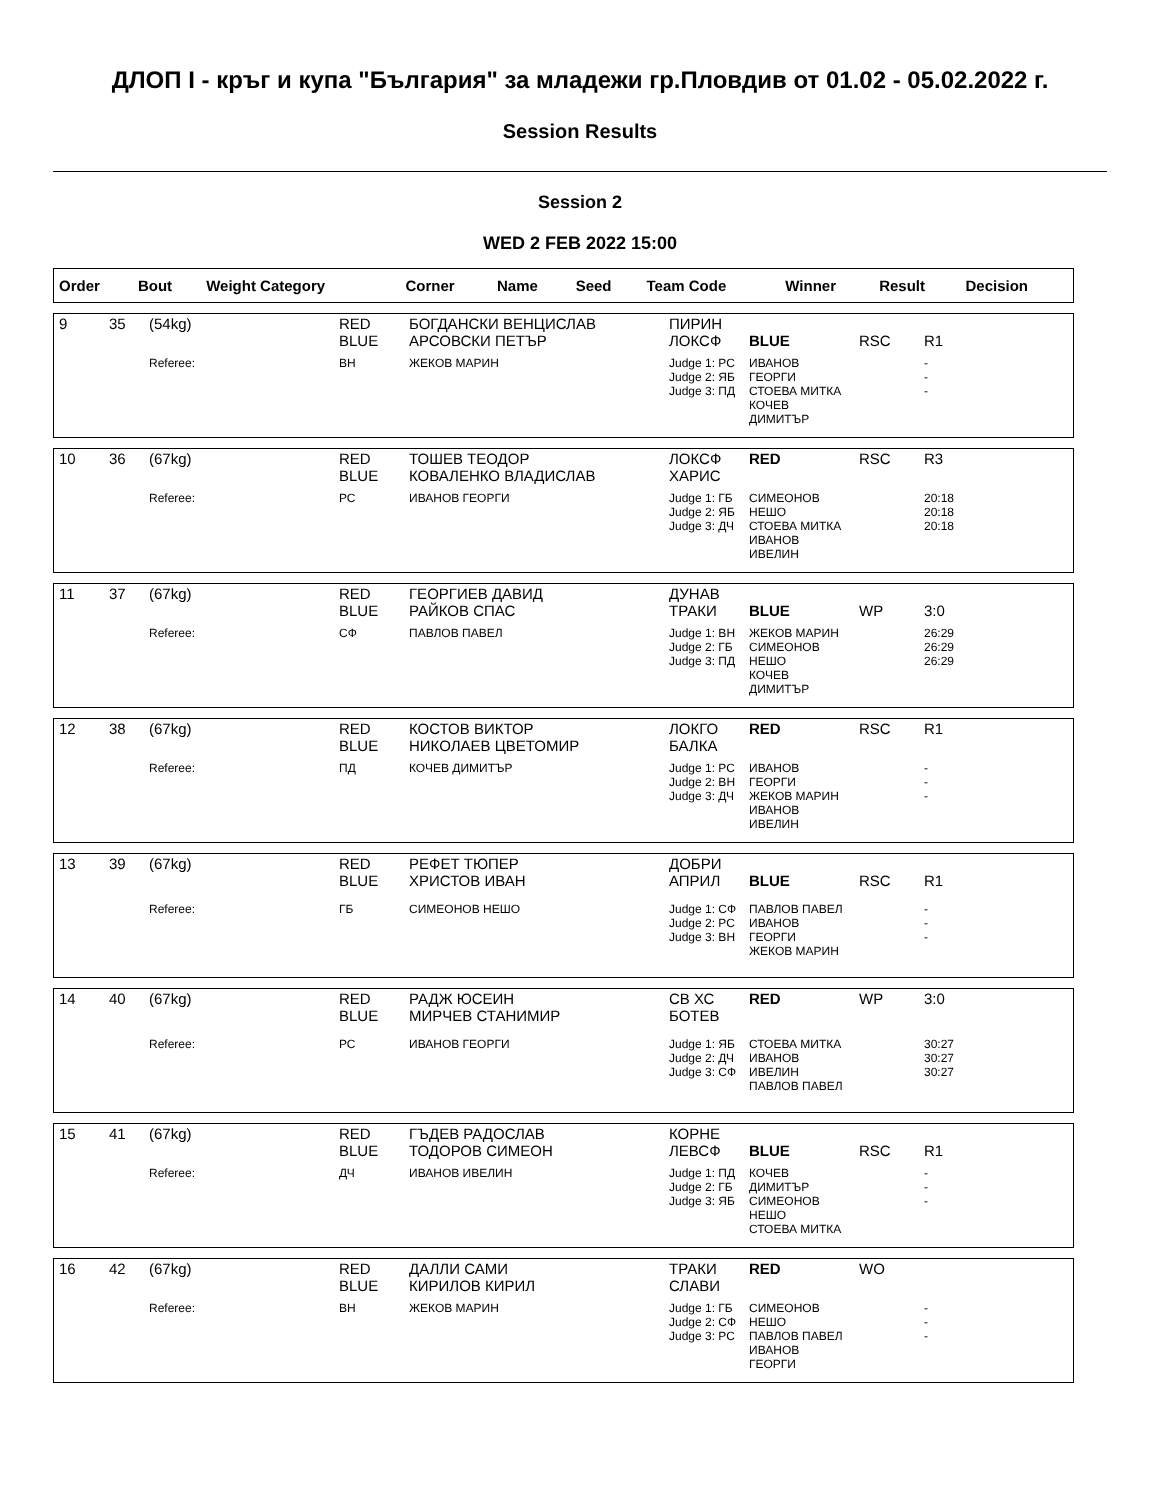ДЛОП I - кръг и купа "България" за младежи гр.Пловдив от 01.02 - 05.02.2022 г.
Session Results
Session 2
WED 2 FEB 2022 15:00
| Order | Bout | Weight Category | Corner | Name | Seed | Team Code | Winner | Result | Decision |
| --- | --- | --- | --- | --- | --- | --- | --- | --- | --- |
| 9 | 35 | (54kg) | RED BLUE | БОГДАНСКИ ВЕНЦИСЛАВ АРСОВСКИ ПЕТЪР | ПИРИН ЛОКСФ | BLUE | RSC | R1 |
| | | Referee: | ВН | ЖЕКОВ МАРИН | Judge 1: РС Judge 2: ЯБ Judge 3: ПД | ИВАНОВ ГЕОРГИ СТОЕВА МИТКА КОЧЕВ ДИМИТЪР | | - - - |
| 10 | 36 | (67kg) | RED BLUE | ТОШЕВ ТЕОДОР КОВАЛЕНКО ВЛАДИСЛАВ | ЛОКСФ ХАРИС | RED | RSC | R3 |
| | | Referee: | РС | ИВАНОВ ГЕОРГИ | Judge 1: ГБ Judge 2: ЯБ Judge 3: ДЧ | СИМЕОНОВ НЕШО СТОЕВА МИТКА ИВАНОВ ИВЕЛИН | | 20:18 20:18 20:18 |
| 11 | 37 | (67kg) | RED BLUE | ГЕОРГИЕВ ДАВИД РАЙКОВ СПАС | ДУНАВ ТРАКИ | BLUE | WP | 3:0 |
| | | Referee: | СФ | ПАВЛОВ ПАВЕЛ | Judge 1: ВН Judge 2: ГБ Judge 3: ПД | ЖЕКОВ МАРИН СИМЕОНОВ НЕШО КОЧЕВ ДИМИТЪР | | 26:29 26:29 26:29 |
| 12 | 38 | (67kg) | RED BLUE | КОСТОВ ВИКТОР НИКОЛАЕВ ЦВЕТОМИР | ЛОКГО БАЛКА | RED | RSC | R1 |
| | | Referee: | ПД | КОЧЕВ ДИМИТЪР | Judge 1: РС Judge 2: ВН Judge 3: ДЧ | ИВАНОВ ГЕОРГИ ЖЕКОВ МАРИН ИВАНОВ ИВЕЛИН | | - - - |
| 13 | 39 | (67kg) | RED BLUE | РЕФЕТ ТЮПЕР ХРИСТОВ ИВАН | ДОБРИ АПРИЛ | BLUE | RSC | R1 |
| | | Referee: | ГБ | СИМЕОНОВ НЕШО | Judge 1: СФ Judge 2: РС Judge 3: ВН | ПАВЛОВ ПАВЕЛ ИВАНОВ ГЕОРГИ ЖЕКОВ МАРИН | | - - - |
| 14 | 40 | (67kg) | RED BLUE | РАДЖ ЮСЕИН МИРЧЕВ СТАНИМИР | СВ ХС БОТЕВ | RED | WP | 3:0 |
| | | Referee: | РС | ИВАНОВ ГЕОРГИ | Judge 1: ЯБ Judge 2: ДЧ Judge 3: СФ | СТОЕВА МИТКА ИВАНОВ ИВЕЛИН ПАВЛОВ ПАВЕЛ | | 30:27 30:27 30:27 |
| 15 | 41 | (67kg) | RED BLUE | ГЪДЕВ РАДОСЛАВ ТОДОРОВ СИМЕОН | КОРНЕ ЛЕВСФ | BLUE | RSC | R1 |
| | | Referee: | ДЧ | ИВАНОВ ИВЕЛИН | Judge 1: ПД Judge 2: ГБ Judge 3: ЯБ | КОЧЕВ ДИМИТЪР СИМЕОНОВ НЕШО СТОЕВА МИТКА | | - - - |
| 16 | 42 | (67kg) | RED BLUE | ДАЛЛИ САМИ КИРИЛОВ КИРИЛ | ТРАКИ СЛАВИ | RED | WO | |
| | | Referee: | ВН | ЖЕКОВ МАРИН | Judge 1: ГБ Judge 2: СФ Judge 3: РС | СИМЕОНОВ НЕШО ПАВЛОВ ПАВЕЛ ИВАНОВ ГЕОРГИ | | - - - |